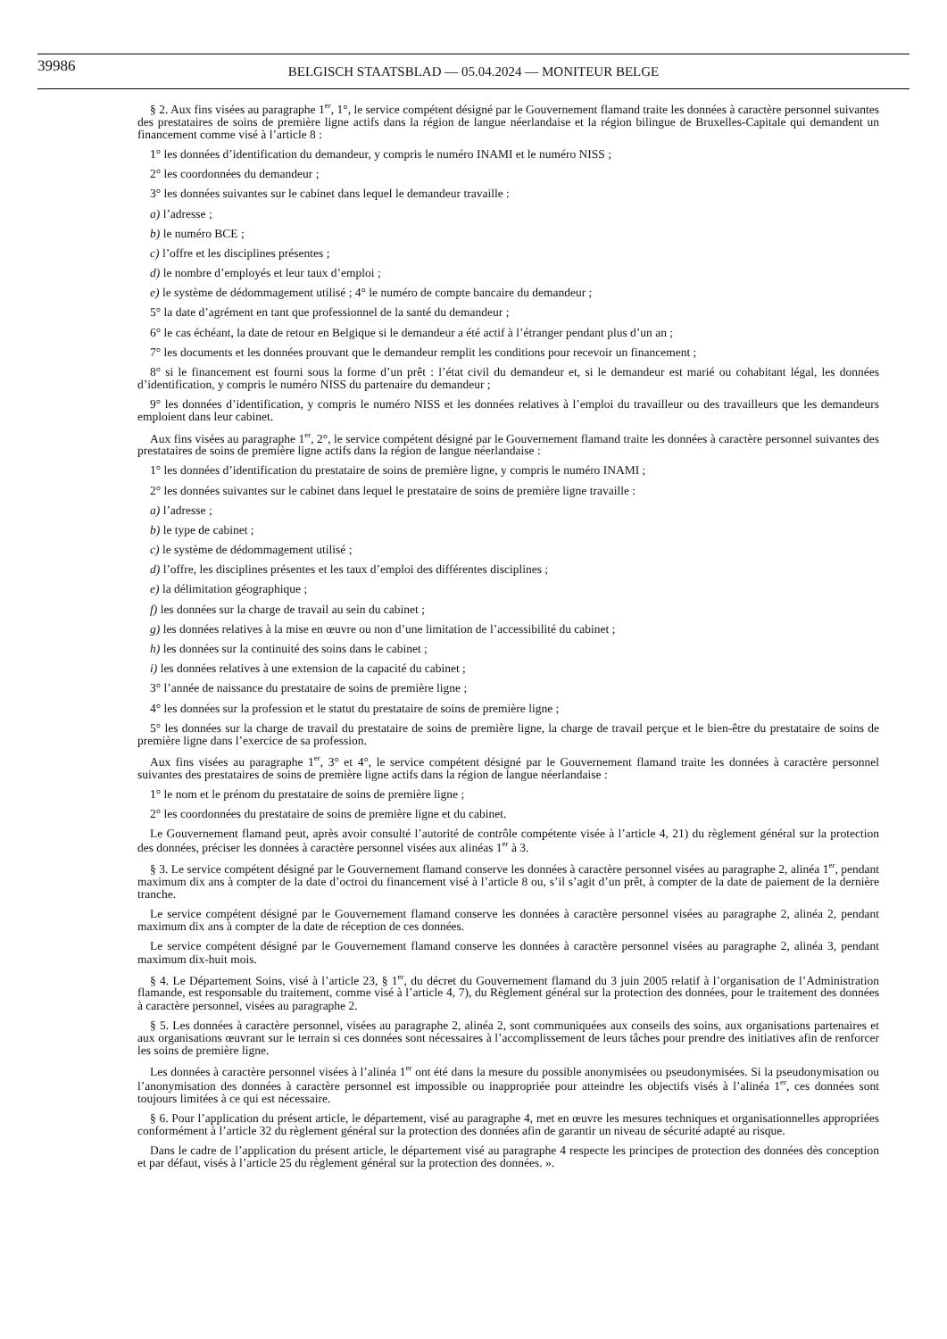39986
BELGISCH STAATSBLAD — 05.04.2024 — MONITEUR BELGE
§ 2. Aux fins visées au paragraphe 1<sup>er</sup>, 1°, le service compétent désigné par le Gouvernement flamand traite les données à caractère personnel suivantes des prestataires de soins de première ligne actifs dans la région de langue néerlandaise et la région bilingue de Bruxelles-Capitale qui demandent un financement comme visé à l’article 8 :
1° les données d’identification du demandeur, y compris le numéro INAMI et le numéro NISS ;
2° les coordonnées du demandeur ;
3° les données suivantes sur le cabinet dans lequel le demandeur travaille :
a) l’adresse ;
b) le numéro BCE ;
c) l’offre et les disciplines présentes ;
d) le nombre d’employés et leur taux d’emploi ;
e) le système de dédommagement utilisé ; 4° le numéro de compte bancaire du demandeur ;
5° la date d’agrément en tant que professionnel de la santé du demandeur ;
6° le cas échéant, la date de retour en Belgique si le demandeur a été actif à l’étranger pendant plus d’un an ;
7° les documents et les données prouvant que le demandeur remplit les conditions pour recevoir un financement ;
8° si le financement est fourni sous la forme d’un prêt : l’état civil du demandeur et, si le demandeur est marié ou cohabitant légal, les données d’identification, y compris le numéro NISS du partenaire du demandeur ;
9° les données d’identification, y compris le numéro NISS et les données relatives à l’emploi du travailleur ou des travailleurs que les demandeurs emploient dans leur cabinet.
Aux fins visées au paragraphe 1<sup>er</sup>, 2°, le service compétent désigné par le Gouvernement flamand traite les données à caractère personnel suivantes des prestataires de soins de première ligne actifs dans la région de langue néerlandaise :
1° les données d’identification du prestataire de soins de première ligne, y compris le numéro INAMI ;
2° les données suivantes sur le cabinet dans lequel le prestataire de soins de première ligne travaille :
a) l’adresse ;
b) le type de cabinet ;
c) le système de dédommagement utilisé ;
d) l’offre, les disciplines présentes et les taux d’emploi des différentes disciplines ;
e) la délimitation géographique ;
f) les données sur la charge de travail au sein du cabinet ;
g) les données relatives à la mise en œuvre ou non d’une limitation de l’accessibilité du cabinet ;
h) les données sur la continuité des soins dans le cabinet ;
i) les données relatives à une extension de la capacité du cabinet ;
3° l’année de naissance du prestataire de soins de première ligne ;
4° les données sur la profession et le statut du prestataire de soins de première ligne ;
5° les données sur la charge de travail du prestataire de soins de première ligne, la charge de travail perçue et le bien-être du prestataire de soins de première ligne dans l’exercice de sa profession.
Aux fins visées au paragraphe 1<sup>er</sup>, 3° et 4°, le service compétent désigné par le Gouvernement flamand traite les données à caractère personnel suivantes des prestataires de soins de première ligne actifs dans la région de langue néerlandaise :
1° le nom et le prénom du prestataire de soins de première ligne ;
2° les coordonnées du prestataire de soins de première ligne et du cabinet.
Le Gouvernement flamand peut, après avoir consulté l’autorité de contrôle compétente visée à l’article 4, 21) du règlement général sur la protection des données, préciser les données à caractère personnel visées aux alinéas 1<sup>er</sup> à 3.
§ 3. Le service compétent désigné par le Gouvernement flamand conserve les données à caractère personnel visées au paragraphe 2, alinéa 1<sup>er</sup>, pendant maximum dix ans à compter de la date d’octroi du financement visé à l’article 8 ou, s’il s’agit d’un prêt, à compter de la date de paiement de la dernière tranche.
Le service compétent désigné par le Gouvernement flamand conserve les données à caractère personnel visées au paragraphe 2, alinéa 2, pendant maximum dix ans à compter de la date de réception de ces données.
Le service compétent désigné par le Gouvernement flamand conserve les données à caractère personnel visées au paragraphe 2, alinéa 3, pendant maximum dix-huit mois.
§ 4. Le Département Soins, visé à l’article 23, § 1<sup>er</sup>, du décret du Gouvernement flamand du 3 juin 2005 relatif à l’organisation de l’Administration flamande, est responsable du traitement, comme visé à l’article 4, 7), du Règlement général sur la protection des données, pour le traitement des données à caractère personnel, visées au paragraphe 2.
§ 5. Les données à caractère personnel, visées au paragraphe 2, alinéa 2, sont communiquées aux conseils des soins, aux organisations partenaires et aux organisations œuvrant sur le terrain si ces données sont nécessaires à l’accomplissement de leurs tâches pour prendre des initiatives afin de renforcer les soins de première ligne.
Les données à caractère personnel visées à l’alinéa 1<sup>er</sup> ont été dans la mesure du possible anonymisées ou pseudonymisées. Si la pseudonymisation ou l’anonymisation des données à caractère personnel est impossible ou inappropriée pour atteindre les objectifs visés à l’alinéa 1<sup>er</sup>, ces données sont toujours limitées à ce qui est nécessaire.
§ 6. Pour l’application du présent article, le département, visé au paragraphe 4, met en œuvre les mesures techniques et organisationnelles appropriées conformément à l’article 32 du règlement général sur la protection des données afin de garantir un niveau de sécurité adapté au risque.
Dans le cadre de l’application du présent article, le département visé au paragraphe 4 respecte les principes de protection des données dès conception et par défaut, visés à l’article 25 du règlement général sur la protection des données. ».